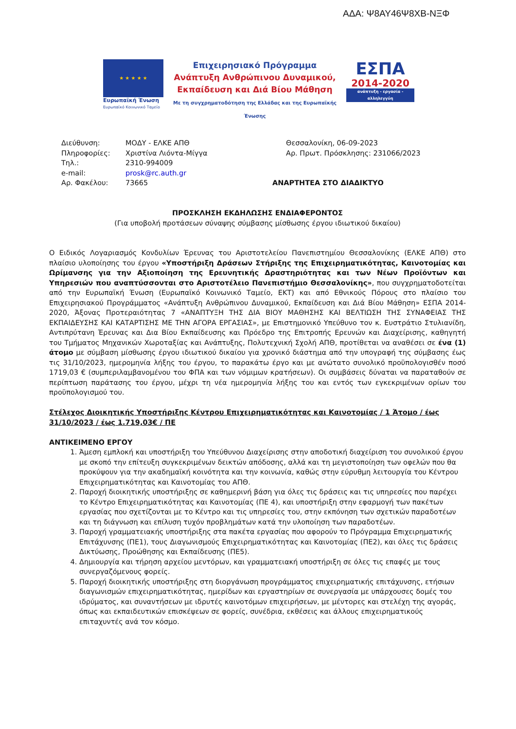ΑΔΑ: Ψ8ΑΥ46Ψ8ΧΒ-ΝΞΦ
★ ★ ★ ★ ★
Ευρωπαϊκή Ένωση
Ευρωπαϊκό Κοινωνικό Ταμείο
Επιχειρησιακό Πρόγραμμα
Ανάπτυξη Ανθρώπινου Δυναμικού,
Εκπαίδευση και Διά Βίου Μάθηση
Με τη συγχρηματοδότηση της Ελλάδας και της Ευρωπαϊκής Ένωσης
ΕΣΠΑ
2014-2020
ανάπτυξη - εργασία - αλληλεγγύη
Διεύθυνση:
Πληροφορίες:
Τηλ.:
e-mail:
Αρ. Φακέλου:
ΜΟΔΥ - ΕΛΚΕ ΑΠΘ
Χριστίνα Λιόντα-Μίγγα
2310-994009
prosk@rc.auth.gr
73665
Θεσσαλονίκη, 06-09-2023
Αρ. Πρωτ. Πρόσκλησης: 231066/2023
ΑΝΑΡΤΗΤΕΑ ΣΤΟ ΔΙΑΔΙΚΤΥΟ
ΠΡΟΣΚΛΗΣΗ ΕΚΔΗΛΩΣΗΣ ΕΝΔΙΑΦΕΡΟΝΤΟΣ
(Για υποβολή προτάσεων σύναψης σύμβασης μίσθωσης έργου ιδιωτικού δικαίου)
Ο Ειδικός Λογαριασμός Κονδυλίων Έρευνας του Αριστοτελείου Πανεπιστημίου Θεσσαλονίκης (ΕΛΚΕ ΑΠΘ) στο πλαίσιο υλοποίησης του έργου «Υποστήριξη Δράσεων Στήριξης της Επιχειρηματικότητας, Καινοτομίας και Ωρίμανσης για την Αξιοποίηση της Ερευνητικής Δραστηριότητας και των Νέων Προϊόντων και Υπηρεσιών που αναπτύσσονται στο Αριστοτέλειο Πανεπιστήμιο Θεσσαλονίκης», που συγχρηματοδοτείται από την Ευρωπαϊκή Ένωση (Ευρωπαϊκό Κοινωνικό Ταμείο, ΕΚΤ) και από Εθνικούς Πόρους στο πλαίσιο του Επιχειρησιακού Προγράμματος «Ανάπτυξη Ανθρώπινου Δυναμικού, Εκπαίδευση και Διά Βίου Μάθηση» ΕΣΠΑ 2014-2020, Άξονας Προτεραιότητας 7 «ΑΝΑΠΤΥΞΗ ΤΗΣ ΔΙΑ ΒΙΟΥ ΜΑΘΗΣΗΣ ΚΑΙ ΒΕΛΤΙΩΣΗ ΤΗΣ ΣΥΝΑΦΕΙΑΣ ΤΗΣ ΕΚΠΑΙΔΕΥΣΗΣ ΚΑΙ ΚΑΤΑΡΤΙΣΗΣ ΜΕ ΤΗΝ ΑΓΟΡΑ ΕΡΓΑΣΙΑΣ», με Επιστημονικό Υπεύθυνο τον κ. Ευστράτιο Στυλιανίδη, Αντιπρύτανη Έρευνας και Δια Βίου Εκπαίδευσης και Πρόεδρο της Επιτροπής Ερευνών και Διαχείρισης, καθηγητή του Τμήματος Μηχανικών Χωροταξίας και Ανάπτυξης, Πολυτεχνική Σχολή ΑΠΘ, προτίθεται να αναθέσει σε ένα (1) άτομο με σύμβαση μίσθωσης έργου ιδιωτικού δικαίου για χρονικό διάστημα από την υπογραφή της σύμβασης έως τις 31/10/2023, ημερομηνία λήξης του έργου, το παρακάτω έργο και με ανώτατο συνολικό προϋπολογισθέν ποσό 1719,03 € (συμπεριλαμβανομένου του ΦΠΑ και των νόμιμων κρατήσεων). Οι συμβάσεις δύναται να παραταθούν σε περίπτωση παράτασης του έργου, μέχρι τη νέα ημερομηνία λήξης του και εντός των εγκεκριμένων ορίων του προϋπολογισμού του.
Στέλεχος Διοικητικής Υποστήριξης Κέντρου Επιχειρηματικότητας και Καινοτομίας / 1 Άτομο / έως 31/10/2023 / έως 1.719,03€ / ΠΕ
ΑΝΤΙΚΕΙΜΕΝΟ ΕΡΓΟΥ
1. Άμεση εμπλοκή και υποστήριξη του Υπεύθυνου Διαχείρισης στην αποδοτική διαχείριση του συνολικού έργου με σκοπό την επίτευξη συγκεκριμένων δεικτών απόδοσης, αλλά και τη μεγιστοποίηση των οφελών που θα προκύψουν για την ακαδημαϊκή κοινότητα και την κοινωνία, καθώς στην εύρυθμη λειτουργία του Κέντρου Επιχειρηματικότητας και Καινοτομίας του ΑΠΘ.
2. Παροχή διοικητικής υποστήριξης σε καθημερινή βάση για όλες τις δράσεις και τις υπηρεσίες που παρέχει το Κέντρο Επιχειρηματικότητας και Καινοτομίας (ΠΕ 4), και υποστήριξη στην εφαρμογή των πακέτων εργασίας που σχετίζονται με το Κέντρο και τις υπηρεσίες του, στην εκπόνηση των σχετικών παραδοτέων και τη διάγνωση και επίλυση τυχόν προβλημάτων κατά την υλοποίηση των παραδοτέων.
3. Παροχή γραμματειακής υποστήριξης στα πακέτα εργασίας που αφορούν το Πρόγραμμα Επιχειρηματικής Επιτάχυνσης (ΠΕ1), τους Διαγωνισμούς Επιχειρηματικότητας και Καινοτομίας (ΠΕ2), και όλες τις δράσεις Δικτύωσης, Προώθησης και Εκπαίδευσης (ΠΕ5).
4. Δημιουργία και τήρηση αρχείου μεντόρων, και γραμματειακή υποστήριξη σε όλες τις επαφές με τους συνεργαζόμενους φορείς.
5. Παροχή διοικητικής υποστήριξης στη διοργάνωση προγράμματος επιχειρηματικής επιτάχυνσης, ετήσιων διαγωνισμών επιχειρηματικότητας, ημερίδων και εργαστηρίων σε συνεργασία με υπάρχουσες δομές του ιδρύματος, και συναντήσεων με ιδρυτές καινοτόμων επιχειρήσεων, με μέντορες και στελέχη της αγοράς, όπως και εκπαιδευτικών επισκέψεων σε φορείς, συνέδρια, εκθέσεις και άλλους επιχειρηματικούς επιταχυντές ανά τον κόσμο.